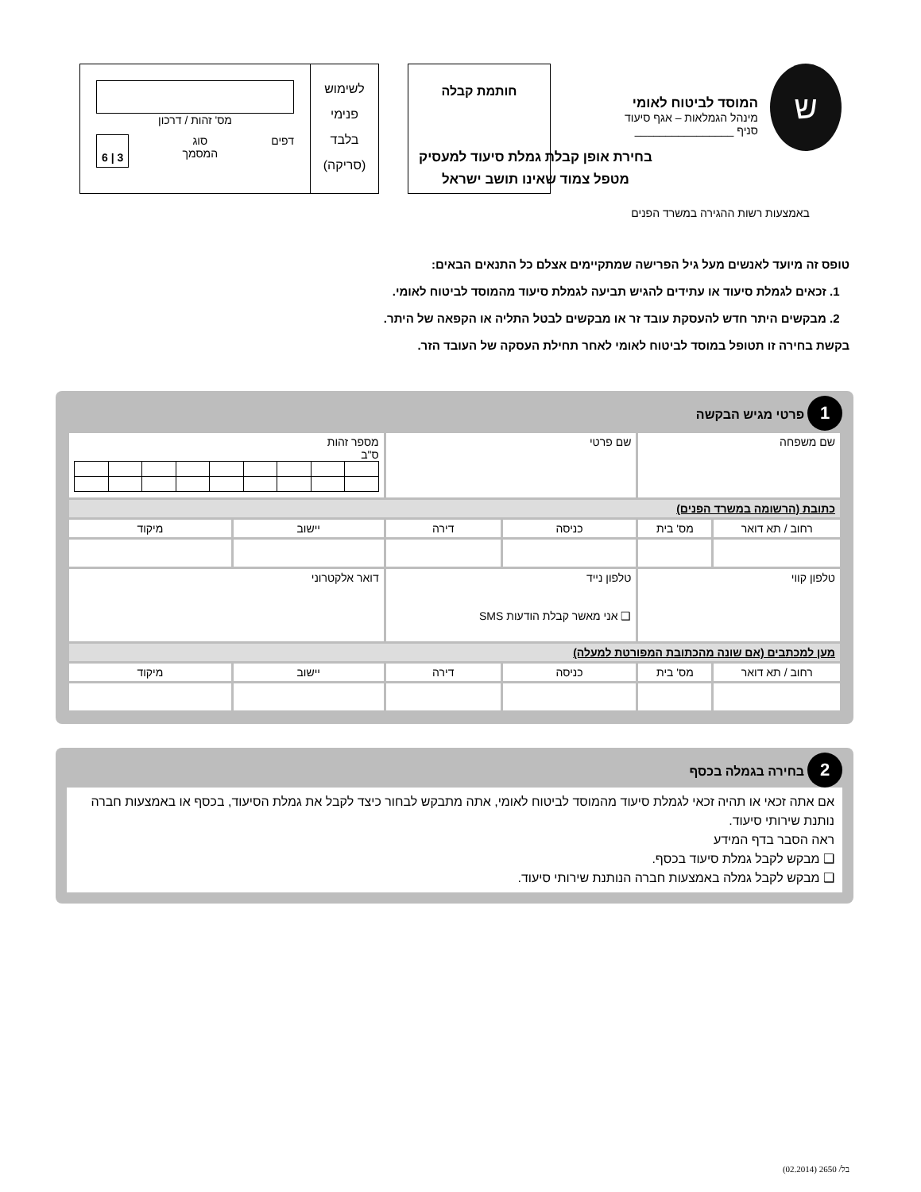ש
המוסד לביטוח לאומי
מינהל הגמלאות – אגף סיעוד
סניף ________________
חותמת קבלה
לשימוש
פנימי
בלבד
(סריקה)
מס' זהות / דרכון
דפים סוג
המסמך 3 | 6
בחירת אופן קבלת גמלת סיעוד למעסיק מטפל צמוד שאינו תושב ישראל
באמצעות רשות ההגירה במשרד הפנים
טופס זה מיועד לאנשים מעל גיל הפרישה שמתקיימים אצלם כל התנאים הבאים:
1. זכאים לגמלת סיעוד או עתידים להגיש תביעה לגמלת סיעוד מהמוסד לביטוח לאומי.
2. מבקשים היתר חדש להעסקת עובד זר או מבקשים לבטל התליה או הקפאה של היתר.
בקשת בחירה זו תטופל במוסד לביטוח לאומי לאחר תחילת העסקה של העובד הזר.
1 פרטי מגיש הבקשה
| שם משפחה | | שם פרטי | | מספר זהות ס"ב | |
| כתובת (הרשומה במשרד הפנים) | | | | | |
| רחוב / תא דואר | מס' בית | כניסה | דירה | יישוב | מיקוד |
| טלפון קווי | | טלפון נייד ❑ אני מאשר קבלת הודעות SMS | | דואר אלקטרוני | |
| מען למכתבים (אם שונה מהכתובת המפורטת למעלה) | | | | | |
| רחוב / תא דואר | מס' בית | כניסה | דירה | יישוב | מיקוד |
2 בחירה בגמלה בכסף
אם אתה זכאי או תהיה זכאי לגמלת סיעוד מהמוסד לביטוח לאומי, אתה מתבקש לבחור כיצד לקבל את גמלת הסיעוד, בכסף או באמצעות חברה נותנת שירותי סיעוד.
ראה הסבר בדף המידע
❑ מבקש לקבל גמלת סיעוד בכסף.
❑ מבקש לקבל גמלה באמצעות חברה הנותנת שירותי סיעוד.
בל/ 2650 (02.2014)